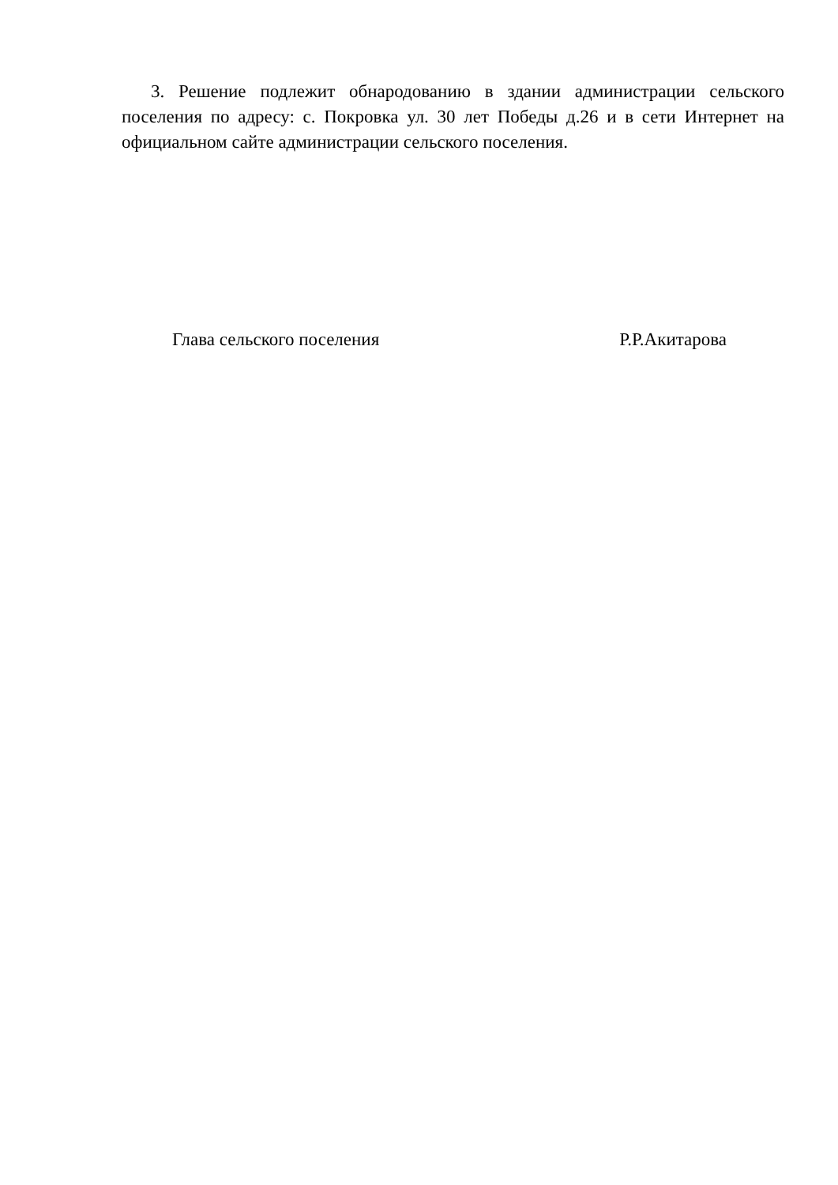3. Решение подлежит обнародованию в здании администрации сельского поселения по адресу: с. Покровка ул. 30 лет Победы д.26 и в сети Интернет на официальном сайте администрации сельского поселения.
Глава сельского поселения Р.Р.Акитарова